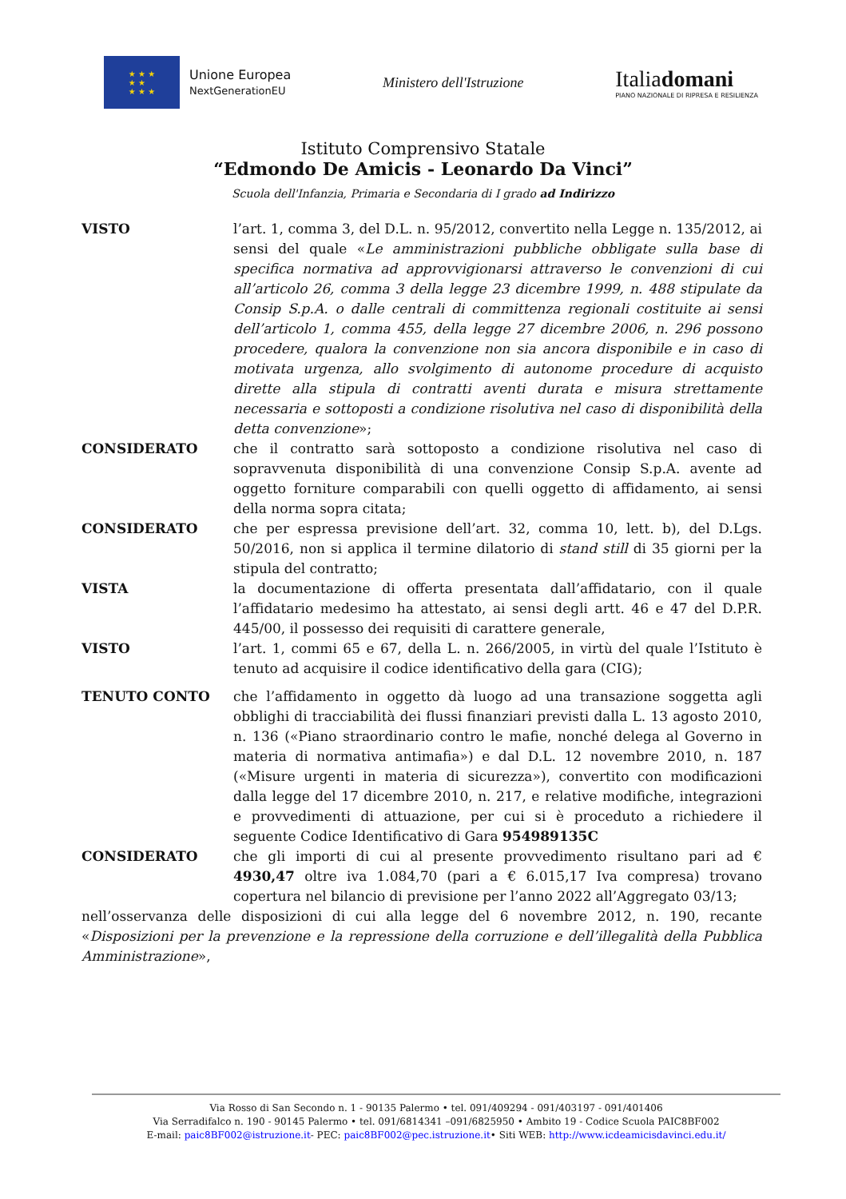★ ★ ★
★ ★
★ ★ ★
Unione Europea
NextGenerationEU
Ministero dell'Istruzione
Italiadomani
PIANO NAZIONALE DI RIPRESA E RESILIENZA
Istituto Comprensivo Statale
“Edmondo De Amicis - Leonardo Da Vinci”
Scuola dell'Infanzia, Primaria e Secondaria di I grado ad Indirizzo
VISTO l’art. 1, comma 3, del D.L. n. 95/2012, convertito nella Legge n. 135/2012, ai sensi del quale «Le amministrazioni pubbliche obbligate sulla base di specifica normativa ad approvvigionarsi attraverso le convenzioni di cui all’articolo 26, comma 3 della legge 23 dicembre 1999, n. 488 stipulate da Consip S.p.A. o dalle centrali di committenza regionali costituite ai sensi dell’articolo 1, comma 455, della legge 27 dicembre 2006, n. 296 possono procedere, qualora la convenzione non sia ancora disponibile e in caso di motivata urgenza, allo svolgimento di autonome procedure di acquisto dirette alla stipula di contratti aventi durata e misura strettamente necessaria e sottoposti a condizione risolutiva nel caso di disponibilità della detta convenzione»;
CONSIDERATO che il contratto sarà sottoposto a condizione risolutiva nel caso di sopravvenuta disponibilità di una convenzione Consip S.p.A. avente ad oggetto forniture comparabili con quelli oggetto di affidamento, ai sensi della norma sopra citata;
CONSIDERATO che per espressa previsione dell’art. 32, comma 10, lett. b), del D.Lgs. 50/2016, non si applica il termine dilatorio di stand still di 35 giorni per la stipula del contratto;
VISTA la documentazione di offerta presentata dall’affidatario, con il quale l’affidatario medesimo ha attestato, ai sensi degli artt. 46 e 47 del D.P.R. 445/00, il possesso dei requisiti di carattere generale,
VISTO l’art. 1, commi 65 e 67, della L. n. 266/2005, in virtù del quale l’Istituto è tenuto ad acquisire il codice identificativo della gara (CIG);
TENUTO CONTO che l’affidamento in oggetto dà luogo ad una transazione soggetta agli obblighi di tracciabilità dei flussi finanziari previsti dalla L. 13 agosto 2010, n. 136 («Piano straordinario contro le mafie, nonché delega al Governo in materia di normativa antimafia») e dal D.L. 12 novembre 2010, n. 187 («Misure urgenti in materia di sicurezza»), convertito con modificazioni dalla legge del 17 dicembre 2010, n. 217, e relative modifiche, integrazioni e provvedimenti di attuazione, per cui si è proceduto a richiedere il seguente Codice Identificativo di Gara 954989135C
CONSIDERATO che gli importi di cui al presente provvedimento risultano pari ad € 4930,47 oltre iva 1.084,70 (pari a € 6.015,17 Iva compresa) trovano copertura nel bilancio di previsione per l’anno 2022 all’Aggregato 03/13;
nell’osservanza delle disposizioni di cui alla legge del 6 novembre 2012, n. 190, recante «Disposizioni per la prevenzione e la repressione della corruzione e dell’illegalità della Pubblica Amministrazione»,
Via Rosso di San Secondo n. 1 - 90135 Palermo • tel. 091/409294 - 091/403197 - 091/401406
Via Serradifalco n. 190 - 90145 Palermo • tel. 091/6814341 –091/6825950 • Ambito 19 - Codice Scuola PAIC8BF002
E-mail: paic8BF002@istruzione.it- PEC: paic8BF002@pec.istruzione.it• Siti WEB: http://www.icdeamicisdavinci.edu.it/